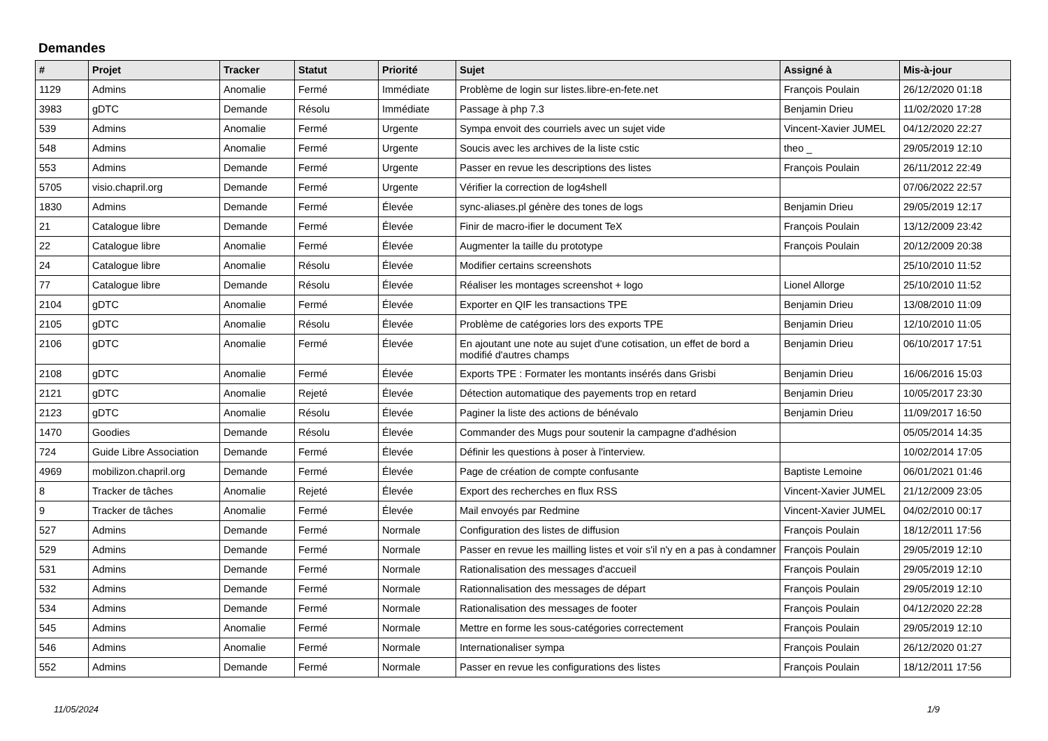Demandes
| # | Projet | Tracker | Statut | Priorité | Sujet | Assigné à | Mis-à-jour |
| --- | --- | --- | --- | --- | --- | --- | --- |
| 1129 | Admins | Anomalie | Fermé | Immédiate | Problème de login sur listes.libre-en-fete.net | François Poulain | 26/12/2020 01:18 |
| 3983 | gDTC | Demande | Résolu | Immédiate | Passage à php 7.3 | Benjamin Drieu | 11/02/2020 17:28 |
| 539 | Admins | Anomalie | Fermé | Urgente | Sympa envoit des courriels avec un sujet vide | Vincent-Xavier JUMEL | 04/12/2020 22:27 |
| 548 | Admins | Anomalie | Fermé | Urgente | Soucis avec les archives de la liste cstic | theo _ | 29/05/2019 12:10 |
| 553 | Admins | Demande | Fermé | Urgente | Passer en revue les descriptions des listes | François Poulain | 26/11/2012 22:49 |
| 5705 | visio.chapril.org | Demande | Fermé | Urgente | Vérifier la correction de log4shell | | 07/06/2022 22:57 |
| 1830 | Admins | Demande | Fermé | Élevée | sync-aliases.pl génère des tones de logs | Benjamin Drieu | 29/05/2019 12:17 |
| 21 | Catalogue libre | Demande | Fermé | Élevée | Finir de macro-ifier le document TeX | François Poulain | 13/12/2009 23:42 |
| 22 | Catalogue libre | Anomalie | Fermé | Élevée | Augmenter la taille du prototype | François Poulain | 20/12/2009 20:38 |
| 24 | Catalogue libre | Anomalie | Résolu | Élevée | Modifier certains screenshots | | 25/10/2010 11:52 |
| 77 | Catalogue libre | Demande | Résolu | Élevée | Réaliser les montages screenshot + logo | Lionel Allorge | 25/10/2010 11:52 |
| 2104 | gDTC | Anomalie | Fermé | Élevée | Exporter en QIF les transactions TPE | Benjamin Drieu | 13/08/2010 11:09 |
| 2105 | gDTC | Anomalie | Résolu | Élevée | Problème de catégories lors des exports TPE | Benjamin Drieu | 12/10/2010 11:05 |
| 2106 | gDTC | Anomalie | Fermé | Élevée | En ajoutant une note au sujet d'une cotisation, un effet de bord a modifié d'autres champs | Benjamin Drieu | 06/10/2017 17:51 |
| 2108 | gDTC | Anomalie | Fermé | Élevée | Exports TPE : Formater les montants insérés dans Grisbi | Benjamin Drieu | 16/06/2016 15:03 |
| 2121 | gDTC | Anomalie | Rejeté | Élevée | Détection automatique des payements trop en retard | Benjamin Drieu | 10/05/2017 23:30 |
| 2123 | gDTC | Anomalie | Résolu | Élevée | Paginer la liste des actions de bénévalo | Benjamin Drieu | 11/09/2017 16:50 |
| 1470 | Goodies | Demande | Résolu | Élevée | Commander des Mugs pour soutenir la campagne d'adhésion | | 05/05/2014 14:35 |
| 724 | Guide Libre Association | Demande | Fermé | Élevée | Définir les questions à poser à l'interview. | | 10/02/2014 17:05 |
| 4969 | mobilizon.chapril.org | Demande | Fermé | Élevée | Page de création de compte confusante | Baptiste Lemoine | 06/01/2021 01:46 |
| 8 | Tracker de tâches | Anomalie | Rejeté | Élevée | Export des recherches en flux RSS | Vincent-Xavier JUMEL | 21/12/2009 23:05 |
| 9 | Tracker de tâches | Anomalie | Fermé | Élevée | Mail envoyés par Redmine | Vincent-Xavier JUMEL | 04/02/2010 00:17 |
| 527 | Admins | Demande | Fermé | Normale | Configuration des listes de diffusion | François Poulain | 18/12/2011 17:56 |
| 529 | Admins | Demande | Fermé | Normale | Passer en revue les mailling listes et voir s'il n'y en a pas à condamner | François Poulain | 29/05/2019 12:10 |
| 531 | Admins | Demande | Fermé | Normale | Rationalisation des messages d'accueil | François Poulain | 29/05/2019 12:10 |
| 532 | Admins | Demande | Fermé | Normale | Rationnalisation des messages de départ | François Poulain | 29/05/2019 12:10 |
| 534 | Admins | Demande | Fermé | Normale | Rationalisation des messages de footer | François Poulain | 04/12/2020 22:28 |
| 545 | Admins | Anomalie | Fermé | Normale | Mettre en forme les sous-catégories correctement | François Poulain | 29/05/2019 12:10 |
| 546 | Admins | Anomalie | Fermé | Normale | Internationaliser sympa | François Poulain | 26/12/2020 01:27 |
| 552 | Admins | Demande | Fermé | Normale | Passer en revue les configurations des listes | François Poulain | 18/12/2011 17:56 |
11/05/2024 1/9